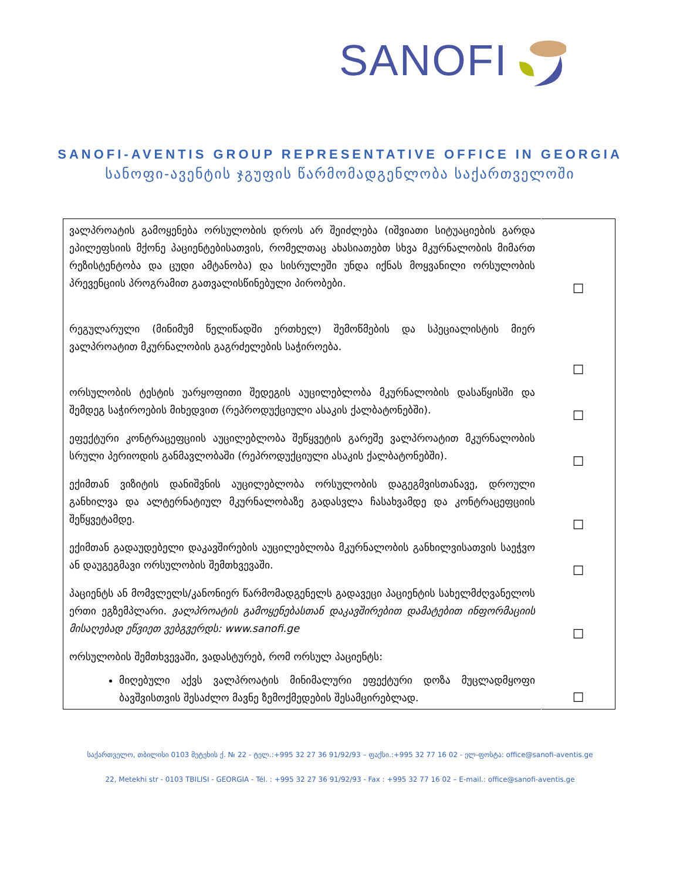SANOFI
SANOFI-AVENTIS GROUP REPRESENTATIVE OFFICE IN GEORGIA
სანოფი-ავენტის ჯგუფის წარმომადგენლობა საქართველოში
| ვალპროატის გამოყენება ორსულობის დროს არ შეიძლება (იშვიათი სიტუაციების გარდა ეპილეფსიის მქონე პაციენტებისათვის, რომელთაც ახასიათებთ სხვა მკურნალობის მიმართ რეზისტენტობა და ცუდი ამტანობა) და სისრულეში უნდა იქნას მოყვანილი ორსულობის პრევენციის პროგრამით გათვალისწინებული პირობები. | ☐ |
| რეგულარული (მინიმუმ წელიწადში ერთხელ) შემოწმების და სპეციალისტის მიერ ვალპროატით მკურნალობის გაგრძელების საჭიროება. | ☐ |
| ორსულობის ტესტის უარყოფითი შედეგის აუცილებლობა მკურნალობის დასაწყისში და შემდეგ საჭიროების მიხედვით (რეპროდუქციული ასაკის ქალბატონებში). | ☐ |
| ეფექტური კონტრაცეფციის აუცილებლობა შეწყვეტის გარეშე ვალპროატით მკურნალობის სრული პერიოდის განმავლობაში (რეპროდუქციული ასაკის ქალბატონებში). | ☐ |
| ექიმთან ვიზიტის დანიშვნის აუცილებლობა ორსულობის დაგეგმვისთანავე, დროული განხილვა და ალტერნატიულ მკურნალობაზე გადასვლა ჩასახვამდე და კონტრაცეფციის შეწყვეტამდე. | ☐ |
| ექიმთან გადაუდებელი დაკავშირების აუცილებლობა მკურნალობის განხილვისათვის საეჭვო ან დაუგეგმავი ორსულობის შემთხვევაში. | ☐ |
| პაციენტს ან მომვლელს/კანონიერ წარმომადგენელს გადავეცი პაციენტის სახელმძღვანელოს ერთი ეგზემპლარი. ვალპროატის გამოყენებასთან დაკავშირებით დამატებით ინფორმაციის მისაღებად ეწვიეთ ვებგვერდს: www.sanofi.ge | ☐ |
| ორსულობის შემთხვევაში, ვადასტურებ, რომ ორსულ პაციენტს: მიღებული აქვს ვალპროატის მინიმალური ეფექტური დოზა მუცლადმყოფი ბავშვისთვის შესაძლო მავნე ზემოქმედების შესამცირებლად. | ☐ |
საქართველო, თბილისი 0103 მეტეხის ქ. № 22 - ტელ.:+995 32 27 36 91/92/93 – ფაქსი.:+995 32 77 16 02 - ელ-ფოსტა: office@sanofi-aventis.ge
22, Metekhi str - 0103 TBILISI - GEORGIA - Tél. : +995 32 27 36 91/92/93 - Fax : +995 32 77 16 02 – E-mail.: office@sanofi-aventis.ge